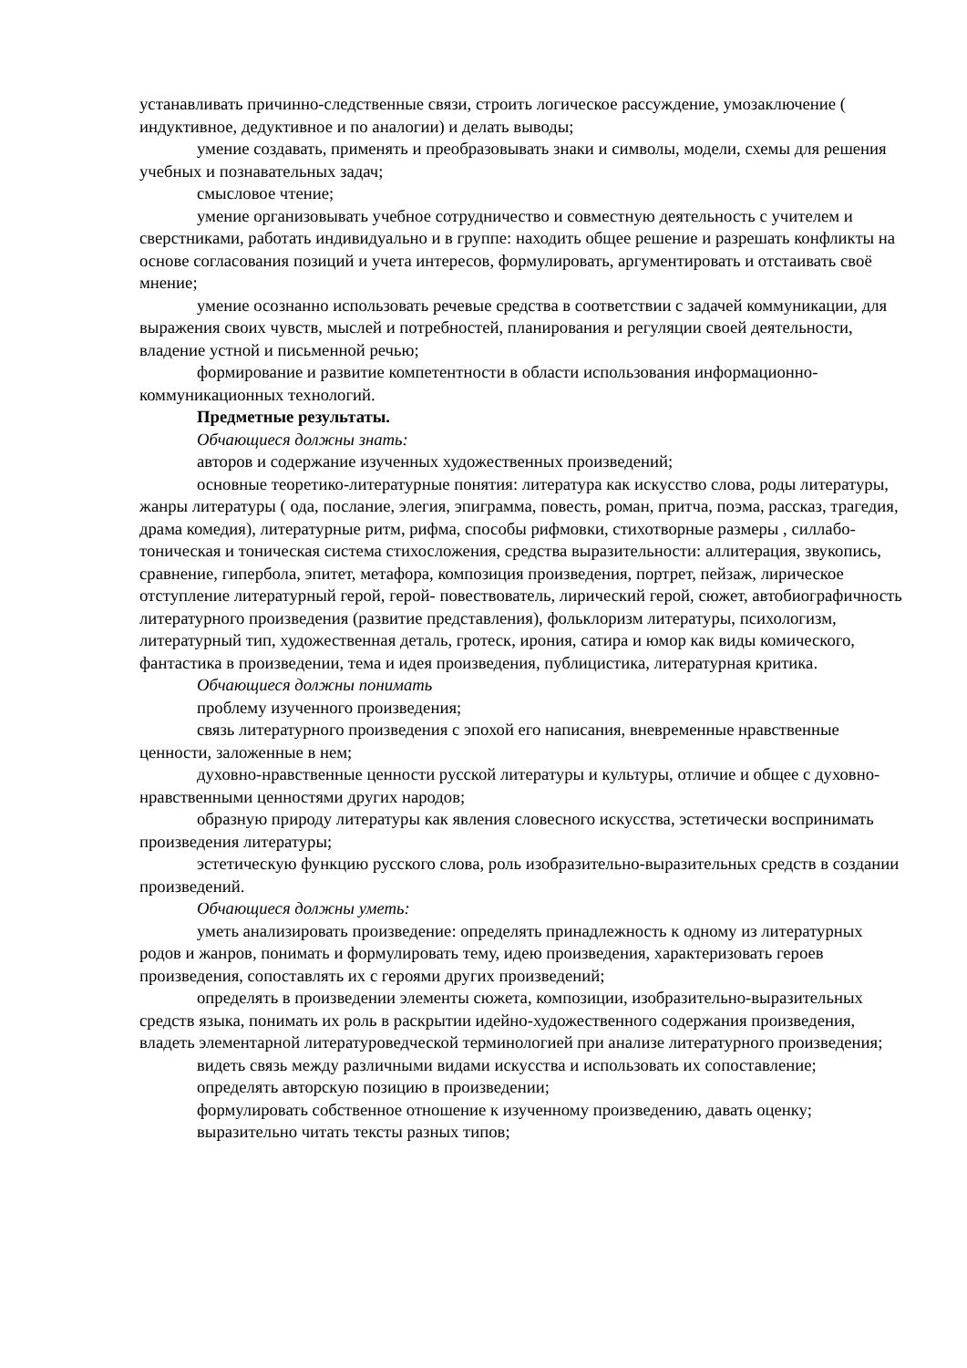устанавливать причинно-следственные связи, строить логическое рассуждение, умозаключение ( индуктивное, дедуктивное и по аналогии) и делать выводы;
умение создавать, применять и преобразовывать знаки и символы, модели, схемы для решения учебных и познавательных задач;
смысловое чтение;
умение организовывать учебное сотрудничество и совместную деятельность с учителем и сверстниками, работать индивидуально и в группе: находить общее решение и разрешать конфликты на основе согласования позиций и учета интересов, формулировать, аргументировать и отстаивать своё мнение;
умение осознанно использовать речевые средства в соответствии с задачей коммуникации, для выражения своих чувств, мыслей и потребностей, планирования и регуляции своей деятельности, владение устной и письменной речью;
формирование и развитие компетентности в области использования информационно-коммуникационных технологий.
Предметные результаты.
Обчающиеся должны знать:
авторов и содержание изученных художественных произведений;
основные теоретико-литературные понятия: литература как искусство слова, роды литературы, жанры литературы ( ода, послание, элегия, эпиграмма, повесть, роман, притча, поэма, рассказ, трагедия, драма комедия), литературные ритм, рифма, способы рифмовки, стихотворные размеры , силлабо-тоническая и тоническая система стихосложения, средства выразительности: аллитерация, звукопись, сравнение, гипербола, эпитет, метафора, композиция произведения, портрет, пейзаж, лирическое отступление литературный герой, герой- повествователь, лирический герой, сюжет, автобиографичность литературного произведения (развитие представления), фольклоризм литературы, психологизм, литературный тип, художественная деталь, гротеск, ирония, сатира и юмор как виды комического, фантастика в произведении, тема и идея произведения, публицистика, литературная критика.
Обчающиеся должны понимать
проблему изученного произведения;
связь литературного произведения с эпохой его написания, вневременные нравственные ценности, заложенные в нем;
духовно-нравственные ценности русской литературы и культуры, отличие и общее с духовно-нравственными ценностями других народов;
образную природу литературы как явления словесного искусства, эстетически воспринимать произведения литературы;
эстетическую функцию русского слова, роль изобразительно-выразительных средств в создании произведений.
Обчающиеся должны уметь:
уметь анализировать произведение: определять принадлежность к одному из литературных родов и жанров, понимать и формулировать тему, идею произведения, характеризовать героев произведения, сопоставлять их с героями других произведений;
определять в произведении элементы сюжета, композиции, изобразительно-выразительных средств языка, понимать их роль в раскрытии идейно-художественного содержания произведения, владеть элементарной литературоведческой терминологией при анализе литературного произведения;
видеть связь между различными видами искусства и использовать их сопоставление;
определять авторскую позицию в произведении;
формулировать собственное отношение к изученному произведению, давать оценку;
выразительно читать тексты разных типов;